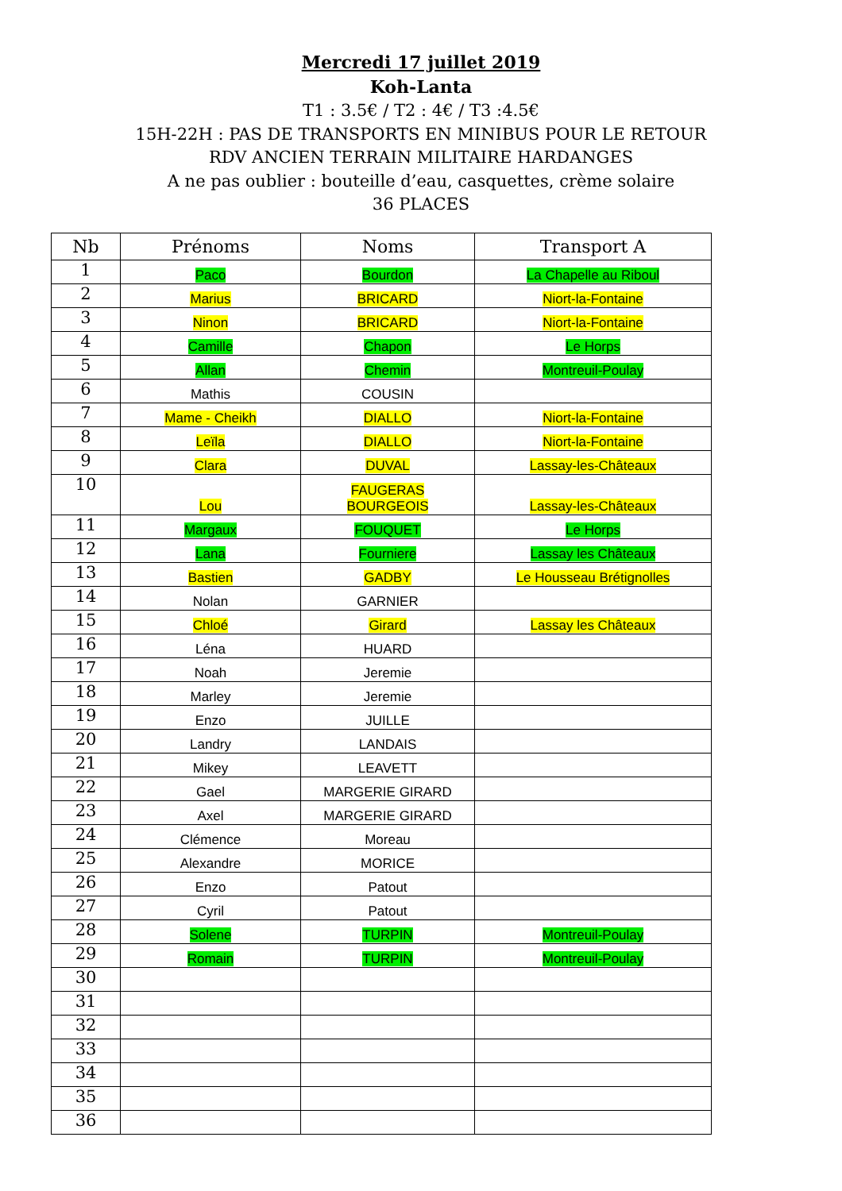Mercredi 17 juillet 2019
Koh-Lanta
T1 : 3.5€ / T2 : 4€ / T3 :4.5€
15H-22H : PAS DE TRANSPORTS EN MINIBUS POUR LE RETOUR
RDV ANCIEN TERRAIN MILITAIRE HARDANGES
A ne pas oublier : bouteille d’eau, casquettes, crème solaire
36 PLACES
| Nb | Prénoms | Noms | Transport A |
| --- | --- | --- | --- |
| 1 | Paco | Bourdon | La Chapelle au Riboul |
| 2 | Marius | BRICARD | Niort-la-Fontaine |
| 3 | Ninon | BRICARD | Niort-la-Fontaine |
| 4 | Camille | Chapon | Le Horps |
| 5 | Allan | Chemin | Montreuil-Poulay |
| 6 | Mathis | COUSIN | |
| 7 | Mame - Cheikh | DIALLO | Niort-la-Fontaine |
| 8 | Leïla | DIALLO | Niort-la-Fontaine |
| 9 | Clara | DUVAL | Lassay-les-Châteaux |
| 10 | Lou | FAUGERAS BOURGEOIS | Lassay-les-Châteaux |
| 11 | Margaux | FOUQUET | Le Horps |
| 12 | Lana | Fourniere | Lassay les Châteaux |
| 13 | Bastien | GADBY | Le Housseau Brétignolles |
| 14 | Nolan | GARNIER | |
| 15 | Chloé | Girard | Lassay les Châteaux |
| 16 | Léna | HUARD | |
| 17 | Noah | Jeremie | |
| 18 | Marley | Jeremie | |
| 19 | Enzo | JUILLE | |
| 20 | Landry | LANDAIS | |
| 21 | Mikey | LEAVETT | |
| 22 | Gael | MARGERIE GIRARD | |
| 23 | Axel | MARGERIE GIRARD | |
| 24 | Clémence | Moreau | |
| 25 | Alexandre | MORICE | |
| 26 | Enzo | Patout | |
| 27 | Cyril | Patout | |
| 28 | Solene | TURPIN | Montreuil-Poulay |
| 29 | Romain | TURPIN | Montreuil-Poulay |
| 30 | | | |
| 31 | | | |
| 32 | | | |
| 33 | | | |
| 34 | | | |
| 35 | | | |
| 36 | | | |